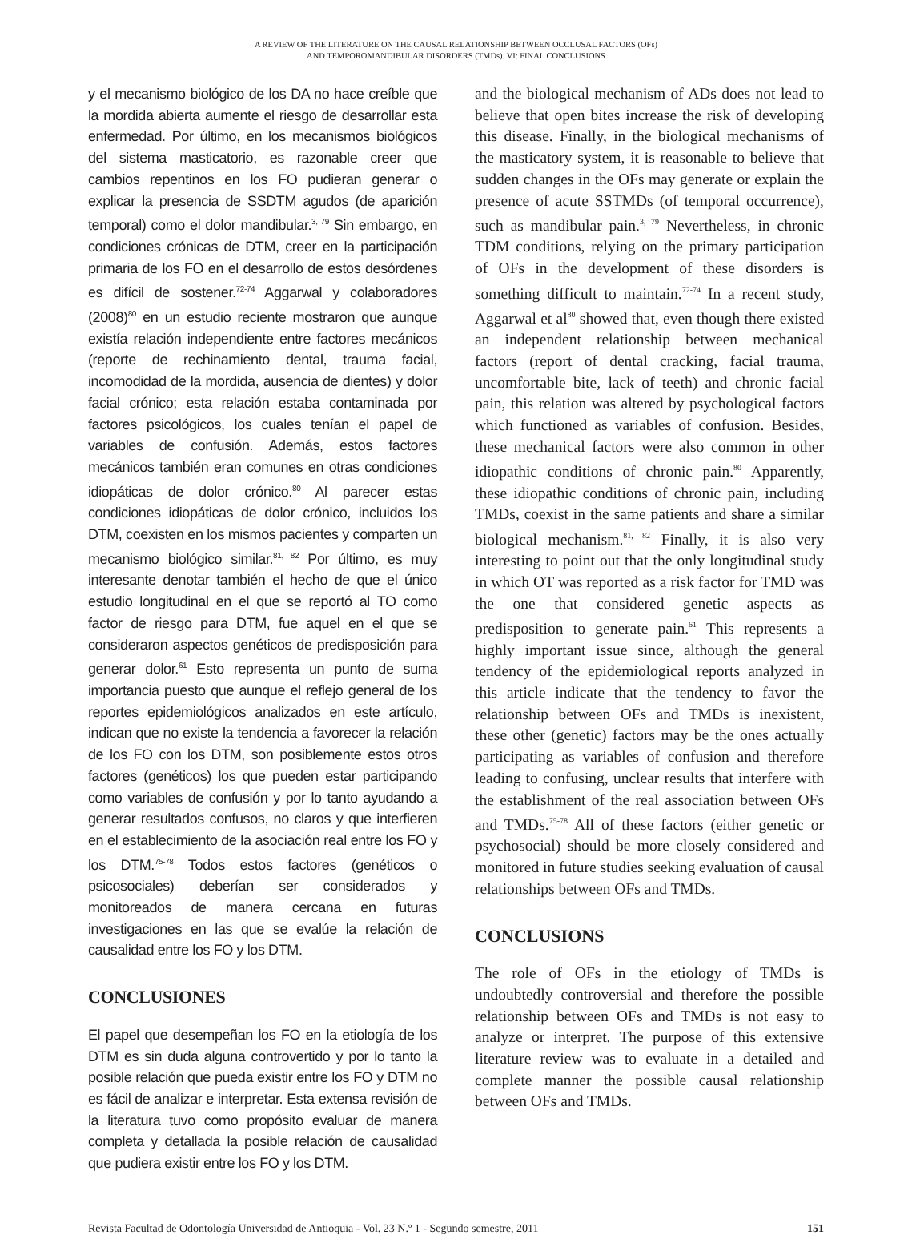A REVIEW OF THE LITERATURE ON THE CAUSAL RELATIONSHIP BETWEEN OCCLUSAL FACTORS (OFs)
AND TEMPOROMANDIBULAR DISORDERS (TMDs). VI: FINAL CONCLUSIONS
y el mecanismo biológico de los DA no hace creíble que la mordida abierta aumente el riesgo de desarrollar esta enfermedad. Por último, en los mecanismos biológicos del sistema masticatorio, es razonable creer que cambios repentinos en los FO pudieran generar o explicar la presencia de SSDTM agudos (de aparición temporal) como el dolor mandibular.<sup>3, 79</sup> Sin embargo, en condiciones crónicas de DTM, creer en la participación primaria de los FO en el desarrollo de estos desórdenes es difícil de sostener.<sup>72-74</sup> Aggarwal y colaboradores (2008)<sup>80</sup> en un estudio reciente mostraron que aunque existía relación independiente entre factores mecánicos (reporte de rechinamiento dental, trauma facial, incomodidad de la mordida, ausencia de dientes) y dolor facial crónico; esta relación estaba contaminada por factores psicológicos, los cuales tenían el papel de variables de confusión. Además, estos factores mecánicos también eran comunes en otras condiciones idiopáticas de dolor crónico.<sup>80</sup> Al parecer estas condiciones idiopáticas de dolor crónico, incluidos los DTM, coexisten en los mismos pacientes y comparten un mecanismo biológico similar.<sup>81, 82</sup> Por último, es muy interesante denotar también el hecho de que el único estudio longitudinal en el que se reportó al TO como factor de riesgo para DTM, fue aquel en el que se consideraron aspectos genéticos de predisposición para generar dolor.<sup>61</sup> Esto representa un punto de suma importancia puesto que aunque el reflejo general de los reportes epidemiológicos analizados en este artículo, indican que no existe la tendencia a favorecer la relación de los FO con los DTM, son posiblemente estos otros factores (genéticos) los que pueden estar participando como variables de confusión y por lo tanto ayudando a generar resultados confusos, no claros y que interfieren en el establecimiento de la asociación real entre los FO y los DTM.<sup>75-78</sup> Todos estos factores (genéticos o psicosociales) deberían ser considerados y monitoreados de manera cercana en futuras investigaciones en las que se evalúe la relación de causalidad entre los FO y los DTM.
CONCLUSIONES
El papel que desempeñan los FO en la etiología de los DTM es sin duda alguna controvertido y por lo tanto la posible relación que pueda existir entre los FO y DTM no es fácil de analizar e interpretar. Esta extensa revisión de la literatura tuvo como propósito evaluar de manera completa y detallada la posible relación de causalidad que pudiera existir entre los FO y los DTM.
and the biological mechanism of ADs does not lead to believe that open bites increase the risk of developing this disease. Finally, in the biological mechanisms of the masticatory system, it is reasonable to believe that sudden changes in the OFs may generate or explain the presence of acute SSTMDs (of temporal occurrence), such as mandibular pain.<sup>3, 79</sup> Nevertheless, in chronic TDM conditions, relying on the primary participation of OFs in the development of these disorders is something difficult to maintain.<sup>72-74</sup> In a recent study, Aggarwal et al<sup>80</sup> showed that, even though there existed an independent relationship between mechanical factors (report of dental cracking, facial trauma, uncomfortable bite, lack of teeth) and chronic facial pain, this relation was altered by psychological factors which functioned as variables of confusion. Besides, these mechanical factors were also common in other idiopathic conditions of chronic pain.<sup>80</sup> Apparently, these idiopathic conditions of chronic pain, including TMDs, coexist in the same patients and share a similar biological mechanism.<sup>81, 82</sup> Finally, it is also very interesting to point out that the only longitudinal study in which OT was reported as a risk factor for TMD was the one that considered genetic aspects as predisposition to generate pain.<sup>61</sup> This represents a highly important issue since, although the general tendency of the epidemiological reports analyzed in this article indicate that the tendency to favor the relationship between OFs and TMDs is inexistent, these other (genetic) factors may be the ones actually participating as variables of confusion and therefore leading to confusing, unclear results that interfere with the establishment of the real association between OFs and TMDs.<sup>75-78</sup> All of these factors (either genetic or psychosocial) should be more closely considered and monitored in future studies seeking evaluation of causal relationships between OFs and TMDs.
CONCLUSIONS
The role of OFs in the etiology of TMDs is undoubtedly controversial and therefore the possible relationship between OFs and TMDs is not easy to analyze or interpret. The purpose of this extensive literature review was to evaluate in a detailed and complete manner the possible causal relationship between OFs and TMDs.
Revista Facultad de Odontología Universidad de Antioquia - Vol. 23 N.º 1 - Segundo semestre, 2011 151